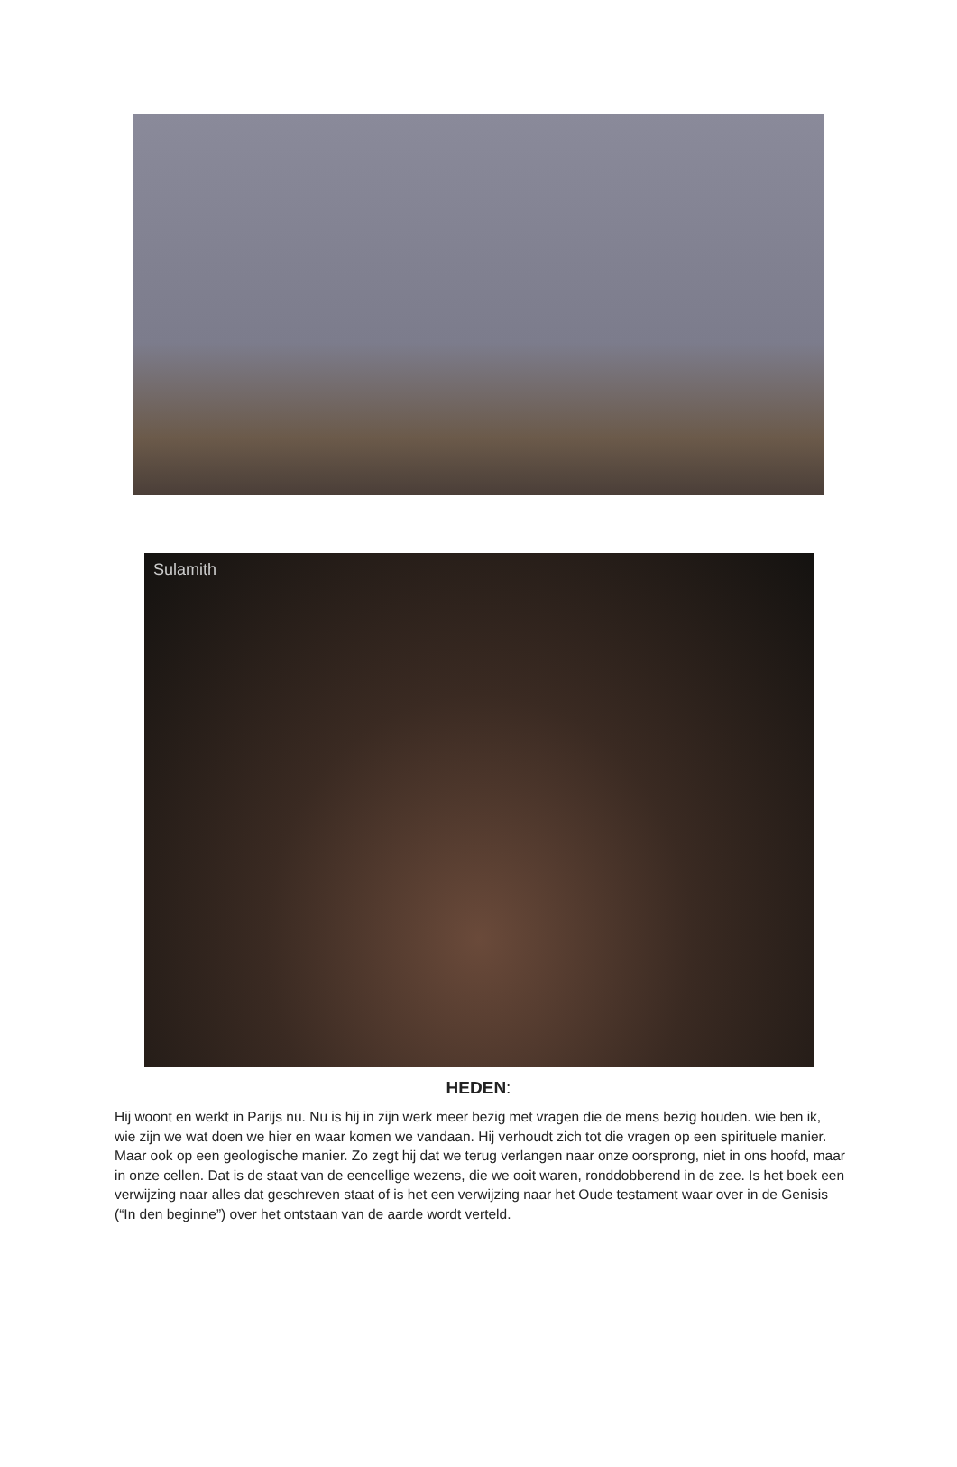Sulamith
HEDEN:
Hij woont en werkt in Parijs nu. Nu is hij in zijn werk meer bezig met vragen die de mens bezig houden. wie ben ik, wie zijn we wat doen we hier en waar komen we vandaan. Hij verhoudt zich tot die vragen op een spirituele manier. Maar ook op een geologische manier. Zo zegt hij dat we terug verlangen naar onze oorsprong, niet in ons hoofd, maar in onze cellen. Dat is de staat van de eencellige wezens, die we ooit waren, ronddobberend in de zee. Is het boek een verwijzing naar alles dat geschreven staat of is het een verwijzing naar het Oude testament waar over in de Genisis (“In den beginne”) over het ontstaan van de aarde wordt verteld.